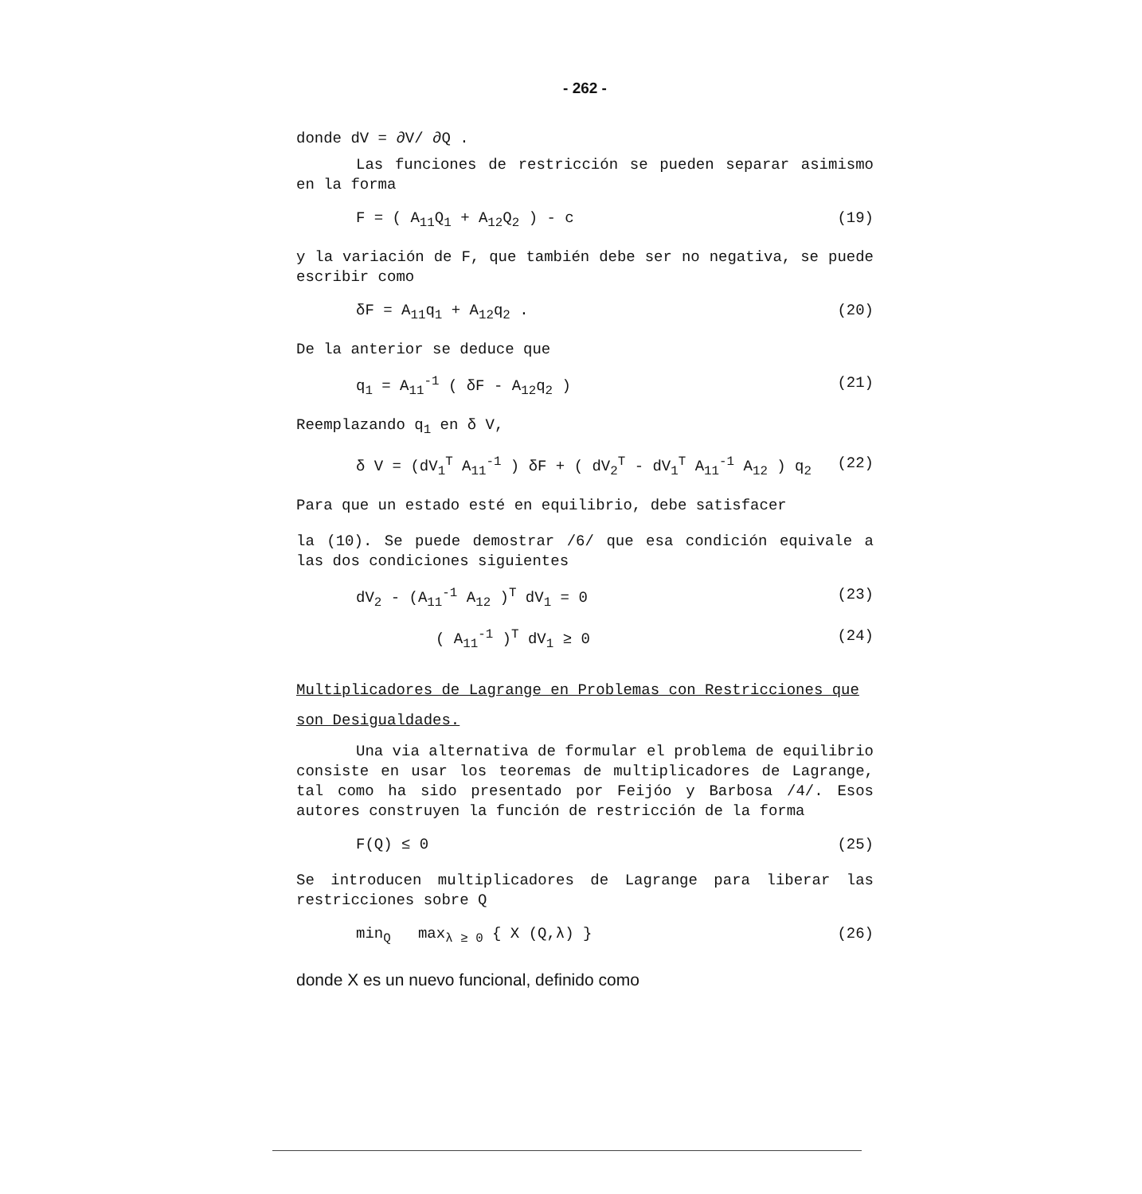- 262 -
donde dV = ∂V/ ∂Q .
Las funciones de restricción se pueden separar asimismo en la forma
F = ( A<sub>11</sub>Q<sub>1</sub> + A<sub>12</sub>Q<sub>2</sub> ) - c (19)
y la variación de F, que también debe ser no negativa, se puede escribir como
δF = A<sub>11</sub>q<sub>1</sub> + A<sub>12</sub>q<sub>2</sub> . (20)
De la anterior se deduce que
q<sub>1</sub> = A<sub>11</sub><sup>-1</sup> ( δF - A<sub>12</sub>q<sub>2</sub> ) (21)
Reemplazando q<sub>1</sub> en δ V,
δ V = (dV<sub>1</sub><sup>T</sup> A<sub>11</sub><sup>-1</sup> ) δF + ( dV<sub>2</sub><sup>T</sup> - dV<sub>1</sub><sup>T</sup> A<sub>11</sub><sup>-1</sup> A<sub>12</sub> ) q<sub>2</sub> (22)
Para que un estado esté en equilibrio, debe satisfacer
la (10). Se puede demostrar /6/ que esa condición equivale a las dos condiciones siguientes
dV<sub>2</sub> - (A<sub>11</sub><sup>-1</sup> A<sub>12</sub> )<sup>T</sup> dV<sub>1</sub> = 0 (23)
( A<sub>11</sub><sup>-1</sup> )<sup>T</sup> dV<sub>1</sub> ≥ 0 (24)
Multiplicadores de Lagrange en Problemas con Restricciones que son Desigualdades.
Una via alternativa de formular el problema de equilibrio consiste en usar los teoremas de multiplicadores de Lagrange, tal como ha sido presentado por Feijóo y Barbosa /4/. Esos autores construyen la función de restricción de la forma
F(Q) ≤ 0 (25)
Se introducen multiplicadores de Lagrange para liberar las restricciones sobre Q
min<sub>Q</sub> max<sub>λ ≥ 0</sub> { X (Q,λ) } (26)
donde X es un nuevo funcional, definido como